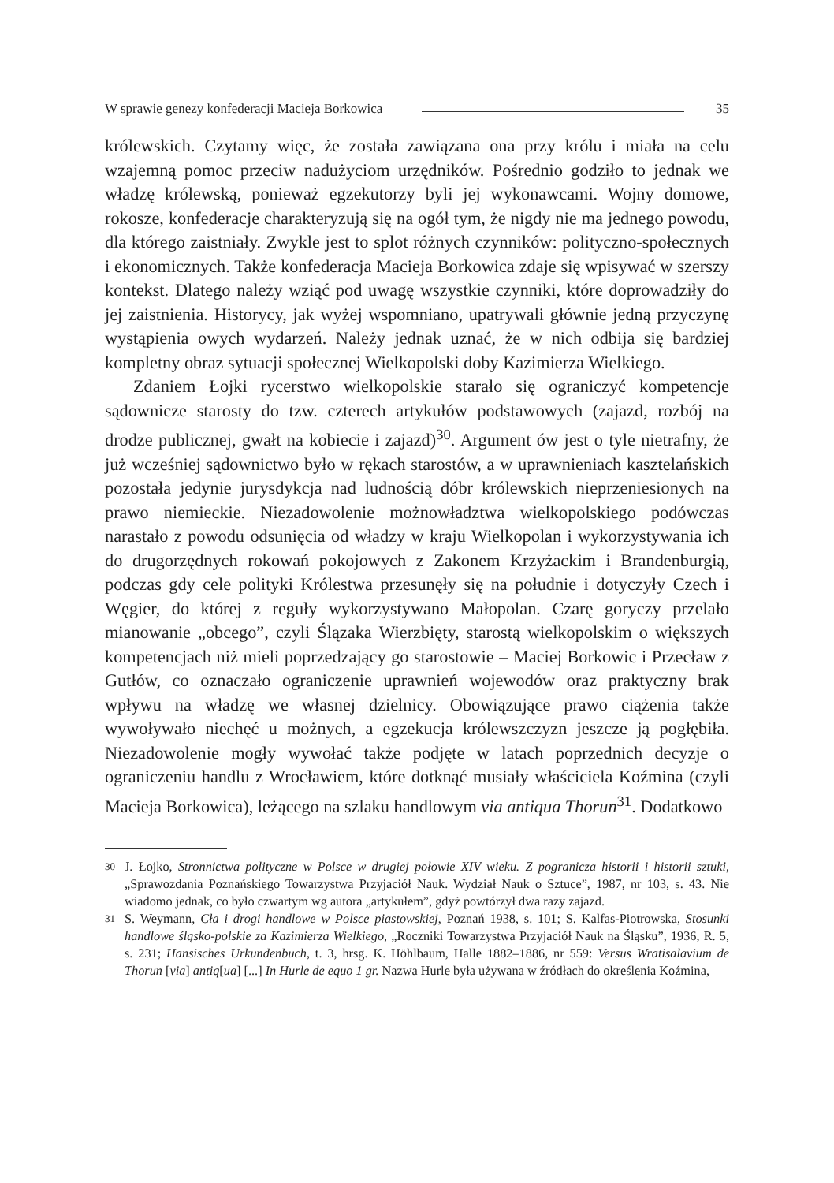W sprawie genezy konfederacji Macieja Borkowica 35
królewskich. Czytamy więc, że została zawiązana ona przy królu i miała na celu wzajemną pomoc przeciw nadużyciom urzędników. Pośrednio godziło to jednak we władzę królewską, ponieważ egzekutorzy byli jej wykonawcami. Wojny domowe, rokosze, konfederacje charakteryzują się na ogół tym, że nigdy nie ma jednego powodu, dla którego zaistniały. Zwykle jest to splot różnych czynników: polityczno-społecznych i ekonomicznych. Także konfederacja Macieja Borkowica zdaje się wpisywać w szerszy kontekst. Dlatego należy wziąć pod uwagę wszystkie czynniki, które doprowadziły do jej zaistnienia. Historycy, jak wyżej wspomniano, upatrywali głównie jedną przyczynę wystąpienia owych wydarzeń. Należy jednak uznać, że w nich odbija się bardziej kompletny obraz sytuacji społecznej Wielkopolski doby Kazimierza Wielkiego.
Zdaniem Łojki rycerstwo wielkopolskie starało się ograniczyć kompetencje sądownicze starosty do tzw. czterech artykułów podstawowych (zajazd, rozbój na drodze publicznej, gwałt na kobiecie i zajazd)<sup>30</sup>. Argument ów jest o tyle nietrafny, że już wcześniej sądownictwo było w rękach starostów, a w uprawnieniach kasztelańskich pozostała jedynie jurysdykcja nad ludnością dóbr królewskich nieprzeniesionych na prawo niemieckie. Niezadowolenie możnowładztwa wielkopolskiego podówczas narastało z powodu odsunięcia od władzy w kraju Wielkopolan i wykorzystywania ich do drugorzędnych rokowań pokojowych z Zakonem Krzyżackim i Brandenburgią, podczas gdy cele polityki Królestwa przesunęły się na południe i dotyczyły Czech i Węgier, do której z reguły wykorzystywano Małopolan. Czarę goryczy przelało mianowanie „obcego”, czyli Ślązaka Wierzbięty, starostą wielkopolskim o większych kompetencjach niż mieli poprzedzający go starostowie – Maciej Borkowic i Przecław z Gutłów, co oznaczało ograniczenie uprawnień wojewodów oraz praktyczny brak wpływu na władzę we własnej dzielnicy. Obowiązujące prawo ciążenia także wywoływało niechęć u możnych, a egzekucja królewszczyzn jeszcze ją pogłębiła. Niezadowolenie mogły wywołać także podjęte w latach poprzednich decyzje o ograniczeniu handlu z Wrocławiem, które dotknąć musiały właściciela Koźmina (czyli Macieja Borkowica), leżącego na szlaku handlowym via antiqua Thorun<sup>31</sup>. Dodatkowo
30
J. Łojko, Stronnictwa polityczne w Polsce w drugiej połowie XIV wieku. Z pogranicza historii i historii sztuki, „Sprawozdania Poznańskiego Towarzystwa Przyjaciół Nauk. Wydział Nauk o Sztuce”, 1987, nr 103, s. 43. Nie wiadomo jednak, co było czwartym wg autora „artykułem”, gdyż powtórzył dwa razy zajazd.
31
S. Weymann, Cła i drogi handlowe w Polsce piastowskiej, Poznań 1938, s. 101; S. Kalfas-Piotrowska, Stosunki handlowe śląsko-polskie za Kazimierza Wielkiego, „Roczniki Towarzystwa Przyjaciół Nauk na Śląsku”, 1936, R. 5, s. 231; Hansisches Urkundenbuch, t. 3, hrsg. K. Höhlbaum, Halle 1882–1886, nr 559: Versus Wratisalavium de Thorun [via] antiq[ua] [...] In Hurle de equo 1 gr. Nazwa Hurle była używana w źródłach do określenia Koźmina,